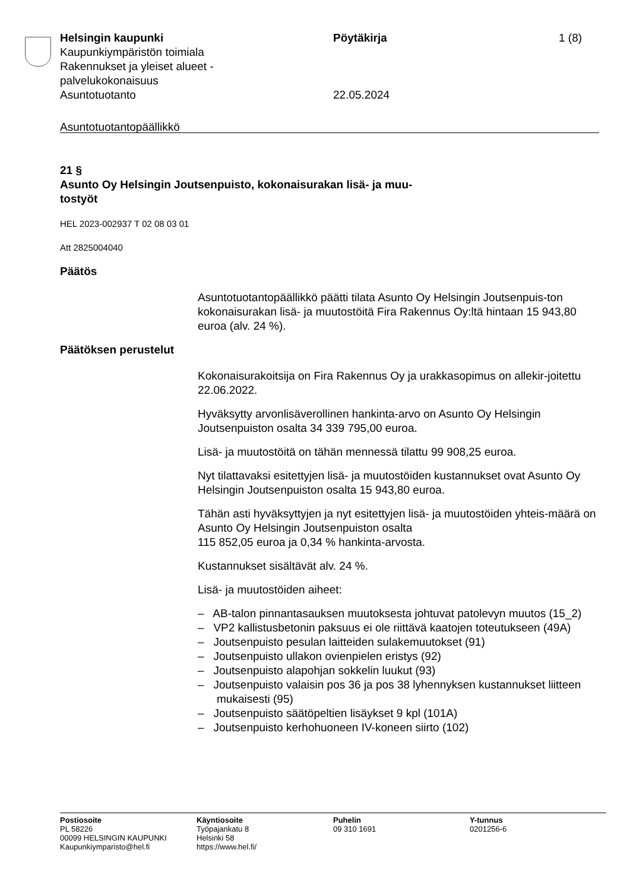Helsingin kaupunki
Kaupunkiympäristön toimiala
Rakennukset ja yleiset alueet -
palvelukokonaisuus
Asuntotuotanto
Pöytäkirja
22.05.2024
1 (8)
Asuntotuotantopäällikkö
21 §
Asunto Oy Helsingin Joutsenpuisto, kokonaisurakan lisä- ja muu-
tostyöt
HEL 2023-002937 T 02 08 03 01
Att 2825004040
Päätös
Asuntotuotantopäällikkö päätti tilata Asunto Oy Helsingin Joutsenpuis-ton kokonaisurakan lisä- ja muutostöitä Fira Rakennus Oy:ltä hintaan 15 943,80 euroa (alv. 24 %).
Päätöksen perustelut
Kokonaisurakoitsija on Fira Rakennus Oy ja urakkasopimus on allekir-joitettu 22.06.2022.
Hyväksytty arvonlisäverollinen hankinta-arvo on Asunto Oy Helsingin Joutsenpuiston osalta 34 339 795,00 euroa.
Lisä- ja muutostöitä on tähän mennessä tilattu 99 908,25 euroa.
Nyt tilattavaksi esitettyjen lisä- ja muutostöiden kustannukset ovat Asunto Oy Helsingin Joutsenpuiston osalta 15 943,80 euroa.
Tähän asti hyväksyttyjen ja nyt esitettyjen lisä- ja muutostöiden yhteis-määrä on Asunto Oy Helsingin Joutsenpuiston osalta
115 852,05 euroa ja 0,34 % hankinta-arvosta.
Kustannukset sisältävät alv. 24 %.
Lisä- ja muutostöiden aiheet:
– AB-talon pinnantasauksen muutoksesta johtuvat patolevyn muutos (15_2)
– VP2 kallistusbetonin paksuus ei ole riittävä kaatojen toteutukseen (49A)
– Joutsenpuisto pesulan laitteiden sulakemuutokset (91)
– Joutsenpuisto ullakon ovienpielen eristys (92)
– Joutsenpuisto alapohjan sokkelin luukut (93)
– Joutsenpuisto valaisin pos 36 ja pos 38 lyhennyksen kustannukset liitteen mukaisesti (95)
– Joutsenpuisto säätöpeltien lisäykset 9 kpl (101A)
– Joutsenpuisto kerhohuoneen IV-koneen siirto (102)
Postiosoite
PL 58226
00099 HELSINGIN KAUPUNKI
Kaupunkiymparisto@hel.fi
Käyntiosoite
Työpajankatu 8
Helsinki 58
https://www.hel.fi/
Puhelin
09 310 1691
Y-tunnus
0201256-6